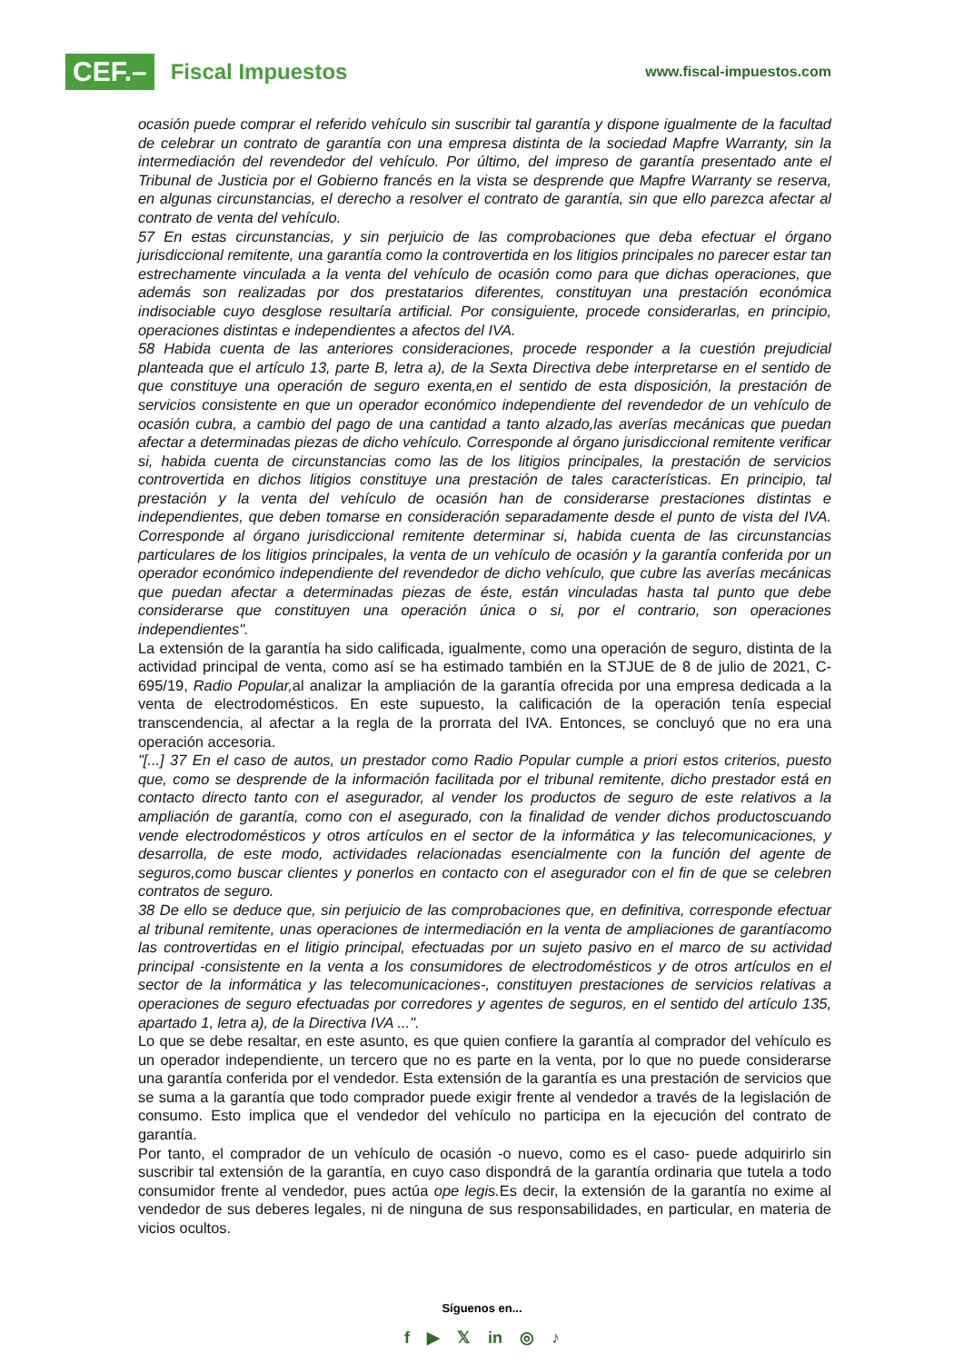CEF.– Fiscal Impuestos
www.fiscal-impuestos.com
ocasión puede comprar el referido vehículo sin suscribir tal garantía y dispone igualmente de la facultad de celebrar un contrato de garantía con una empresa distinta de la sociedad Mapfre Warranty, sin la intermediación del revendedor del vehículo. Por último, del impreso de garantía presentado ante el Tribunal de Justicia por el Gobierno francés en la vista se desprende que Mapfre Warranty se reserva, en algunas circunstancias, el derecho a resolver el contrato de garantía, sin que ello parezca afectar al contrato de venta del vehículo.
57 En estas circunstancias, y sin perjuicio de las comprobaciones que deba efectuar el órgano jurisdiccional remitente, una garantía como la controvertida en los litigios principales no parecer estar tan estrechamente vinculada a la venta del vehículo de ocasión como para que dichas operaciones, que además son realizadas por dos prestatarios diferentes, constituyan una prestación económica indisociable cuyo desglose resultaría artificial. Por consiguiente, procede considerarlas, en principio, operaciones distintas e independientes a afectos del IVA.
58 Habida cuenta de las anteriores consideraciones, procede responder a la cuestión prejudicial planteada que el artículo 13, parte B, letra a), de la Sexta Directiva debe interpretarse en el sentido de que constituye una operación de seguro exenta,en el sentido de esta disposición, la prestación de servicios consistente en que un operador económico independiente del revendedor de un vehículo de ocasión cubra, a cambio del pago de una cantidad a tanto alzado,las averías mecánicas que puedan afectar a determinadas piezas de dicho vehículo. Corresponde al órgano jurisdiccional remitente verificar si, habida cuenta de circunstancias como las de los litigios principales, la prestación de servicios controvertida en dichos litigios constituye una prestación de tales características. En principio, tal prestación y la venta del vehículo de ocasión han de considerarse prestaciones distintas e independientes, que deben tomarse en consideración separadamente desde el punto de vista del IVA. Corresponde al órgano jurisdiccional remitente determinar si, habida cuenta de las circunstancias particulares de los litigios principales, la venta de un vehículo de ocasión y la garantía conferida por un operador económico independiente del revendedor de dicho vehículo, que cubre las averías mecánicas que puedan afectar a determinadas piezas de éste, están vinculadas hasta tal punto que debe considerarse que constituyen una operación única o si, por el contrario, son operaciones independientes".
La extensión de la garantía ha sido calificada, igualmente, como una operación de seguro, distinta de la actividad principal de venta, como así se ha estimado también en la STJUE de 8 de julio de 2021, C-695/19, Radio Popular, al analizar la ampliación de la garantía ofrecida por una empresa dedicada a la venta de electrodomésticos. En este supuesto, la calificación de la operación tenía especial transcendencia, al afectar a la regla de la prorrata del IVA. Entonces, se concluyó que no era una operación accesoria.
"[...] 37 En el caso de autos, un prestador como Radio Popular cumple a priori estos criterios, puesto que, como se desprende de la información facilitada por el tribunal remitente, dicho prestador está en contacto directo tanto con el asegurador, al vender los productos de seguro de este relativos a la ampliación de garantía, como con el asegurado, con la finalidad de vender dichos productoscuando vende electrodomésticos y otros artículos en el sector de la informática y las telecomunicaciones, y desarrolla, de este modo, actividades relacionadas esencialmente con la función del agente de seguros,como buscar clientes y ponerlos en contacto con el asegurador con el fin de que se celebren contratos de seguro.
38 De ello se deduce que, sin perjuicio de las comprobaciones que, en definitiva, corresponde efectuar al tribunal remitente, unas operaciones de intermediación en la venta de ampliaciones de garantíacomo las controvertidas en el litigio principal, efectuadas por un sujeto pasivo en el marco de su actividad principal -consistente en la venta a los consumidores de electrodomésticos y de otros artículos en el sector de la informática y las telecomunicaciones-, constituyen prestaciones de servicios relativas a operaciones de seguro efectuadas por corredores y agentes de seguros, en el sentido del artículo 135, apartado 1, letra a), de la Directiva IVA ...".
Lo que se debe resaltar, en este asunto, es que quien confiere la garantía al comprador del vehículo es un operador independiente, un tercero que no es parte en la venta, por lo que no puede considerarse una garantía conferida por el vendedor. Esta extensión de la garantía es una prestación de servicios que se suma a la garantía que todo comprador puede exigir frente al vendedor a través de la legislación de consumo. Esto implica que el vendedor del vehículo no participa en la ejecución del contrato de garantía.
Por tanto, el comprador de un vehículo de ocasión -o nuevo, como es el caso- puede adquirirlo sin suscribir tal extensión de la garantía, en cuyo caso dispondrá de la garantía ordinaria que tutela a todo consumidor frente al vendedor, pues actúa ope legis. Es decir, la extensión de la garantía no exime al vendedor de sus deberes legales, ni de ninguna de sus responsabilidades, en particular, en materia de vicios ocultos.
Síguenos en...
f ▶ 𝕏 in ◎ ♪